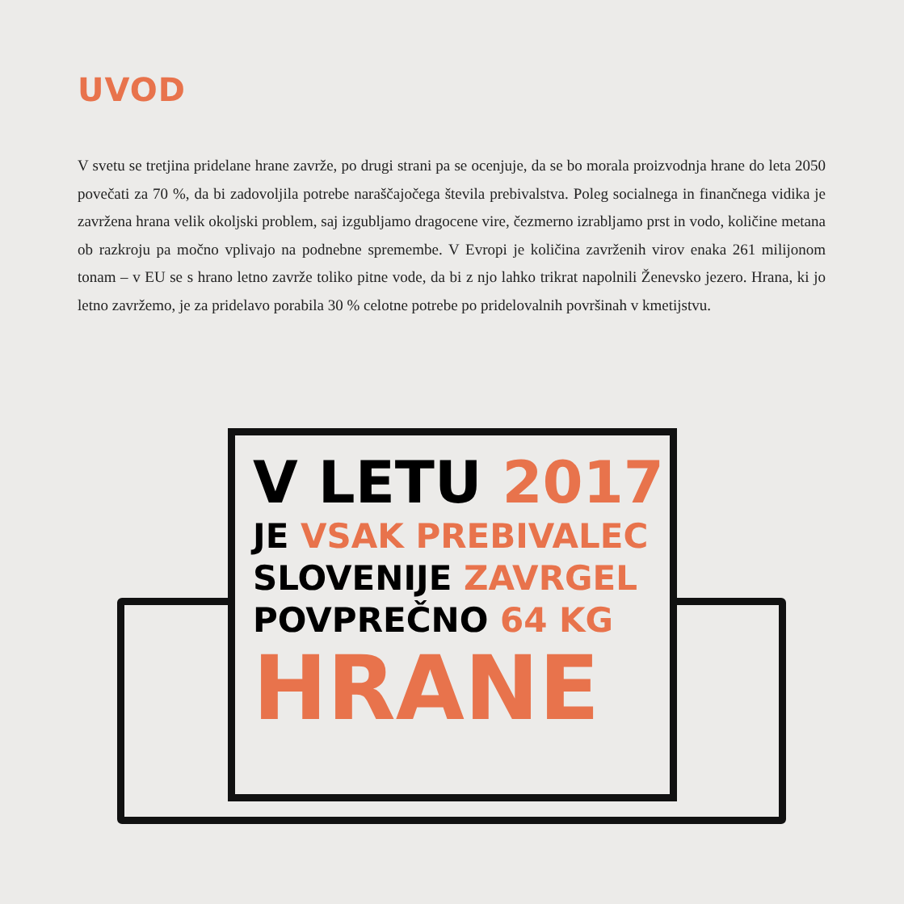UVOD
V svetu se tretjina pridelane hrane zavrže, po drugi strani pa se ocenjuje, da se bo morala proizvodnja hrane do leta 2050 povečati za 70 %, da bi zadovoljila potrebe naraščajočega števila prebivalstva. Poleg socialnega in finančnega vidika je zavržena hrana velik okoljski problem, saj izgubljamo dragocene vire, čezmerno izrabljamo prst in vodo, količine metana ob razkroju pa močno vplivajo na podnebne spremembe. V Evropi je količina zavrženih virov enaka 261 milijonom tonam – v EU se s hrano letno zavrže toliko pitne vode, da bi z njo lahko trikrat napolnili Ženevsko jezero. Hrana, ki jo letno zavržemo, je za pridelavo porabila 30 % celotne potrebe po pridelovalnih površinah v kmetijstvu.
V LETU 2017
JE VSAK PREBIVALEC
SLOVENIJE ZAVRGEL
POVPREČNO 64 KG
HRANE